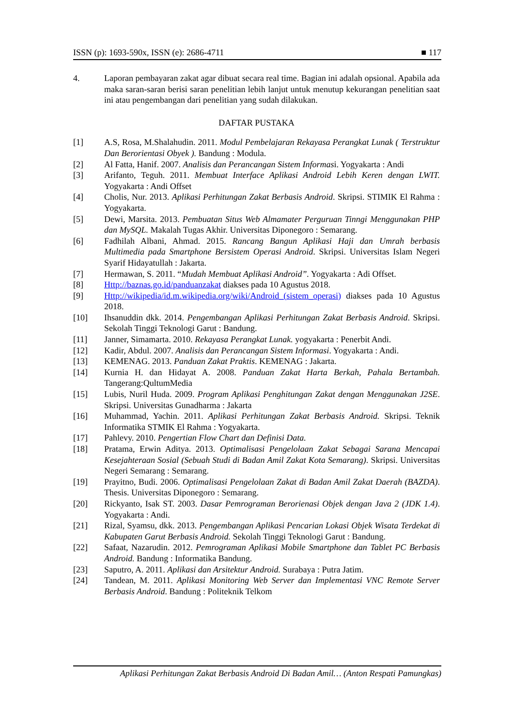ISSN (p): 1693-590x, ISSN (e): 2686-4711 ■ 117
4. Laporan pembayaran zakat agar dibuat secara real time. Bagian ini adalah opsional. Apabila ada maka saran-saran berisi saran penelitian lebih lanjut untuk menutup kekurangan penelitian saat ini atau pengembangan dari penelitian yang sudah dilakukan.
DAFTAR PUSTAKA
[1] A.S, Rosa, M.Shalahudin. 2011. Modul Pembelajaran Rekayasa Perangkat Lunak ( Terstruktur Dan Berorientasi Obyek ). Bandung : Modula.
[2] Al Fatta, Hanif. 2007. Analisis dan Perancangan Sistem Informasi. Yogyakarta : Andi
[3] Arifanto, Teguh. 2011. Membuat Interface Aplikasi Android Lebih Keren dengan LWIT. Yogyakarta : Andi Offset
[4] Cholis, Nur. 2013. Aplikasi Perhitungan Zakat Berbasis Android. Skripsi. STIMIK El Rahma : Yogyakarta.
[5] Dewi, Marsita. 2013. Pembuatan Situs Web Almamater Perguruan Tinngi Menggunakan PHP dan MySQL. Makalah Tugas Akhir. Universitas Diponegoro : Semarang.
[6] Fadhilah Albani, Ahmad. 2015. Rancang Bangun Aplikasi Haji dan Umrah berbasis Multimedia pada Smartphone Bersistem Operasi Android. Skripsi. Universitas Islam Negeri Syarif Hidayatullah : Jakarta.
[7] Hermawan, S. 2011. “Mudah Membuat Aplikasi Android”. Yogyakarta : Adi Offset.
[8] Http://baznas.go.id/panduanzakat diakses pada 10 Agustus 2018.
[9] Http://wikipedia/id.m.wikipedia.org/wiki/Android_(sistem_operasi) diakses pada 10 Agustus 2018.
[10] Ihsanuddin dkk. 2014. Pengembangan Aplikasi Perhitungan Zakat Berbasis Android. Skripsi. Sekolah Tinggi Teknologi Garut : Bandung.
[11] Janner, Simamarta. 2010. Rekayasa Perangkat Lunak. yogyakarta : Penerbit Andi.
[12] Kadir, Abdul. 2007. Analisis dan Perancangan Sistem Informasi. Yogyakarta : Andi.
[13] KEMENAG. 2013. Panduan Zakat Praktis. KEMENAG : Jakarta.
[14] Kurnia H. dan Hidayat A. 2008. Panduan Zakat Harta Berkah, Pahala Bertambah. Tangerang:QultumMedia
[15] Lubis, Nuril Huda. 2009. Program Aplikasi Penghitungan Zakat dengan Menggunakan J2SE. Skripsi. Universitas Gunadharma : Jakarta
[16] Muhammad, Yachin. 2011. Aplikasi Perhitungan Zakat Berbasis Android. Skripsi. Teknik Informatika STMIK El Rahma : Yogyakarta.
[17] Pahlevy. 2010. Pengertian Flow Chart dan Definisi Data.
[18] Pratama, Erwin Aditya. 2013. Optimalisasi Pengelolaan Zakat Sebagai Sarana Mencapai Kesejahteraan Sosial (Sebuah Studi di Badan Amil Zakat Kota Semarang). Skripsi. Universitas Negeri Semarang : Semarang.
[19] Prayitno, Budi. 2006. Optimalisasi Pengelolaan Zakat di Badan Amil Zakat Daerah (BAZDA). Thesis. Universitas Diponegoro : Semarang.
[20] Rickyanto, Isak ST. 2003. Dasar Pemrograman Berorienasi Objek dengan Java 2 (JDK 1.4). Yogyakarta : Andi.
[21] Rizal, Syamsu, dkk. 2013. Pengembangan Aplikasi Pencarian Lokasi Objek Wisata Terdekat di Kabupaten Garut Berbasis Android. Sekolah Tinggi Teknologi Garut : Bandung.
[22] Safaat, Nazarudin. 2012. Pemrograman Aplikasi Mobile Smartphone dan Tablet PC Berbasis Android. Bandung : Informatika Bandung.
[23] Saputro, A. 2011. Aplikasi dan Arsitektur Android. Surabaya : Putra Jatim.
[24] Tandean, M. 2011. Aplikasi Monitoring Web Server dan Implementasi VNC Remote Server Berbasis Android. Bandung : Politeknik Telkom
Aplikasi Perhitungan Zakat Berbasis Android Di Badan Amil… (Anton Respati Pamungkas)